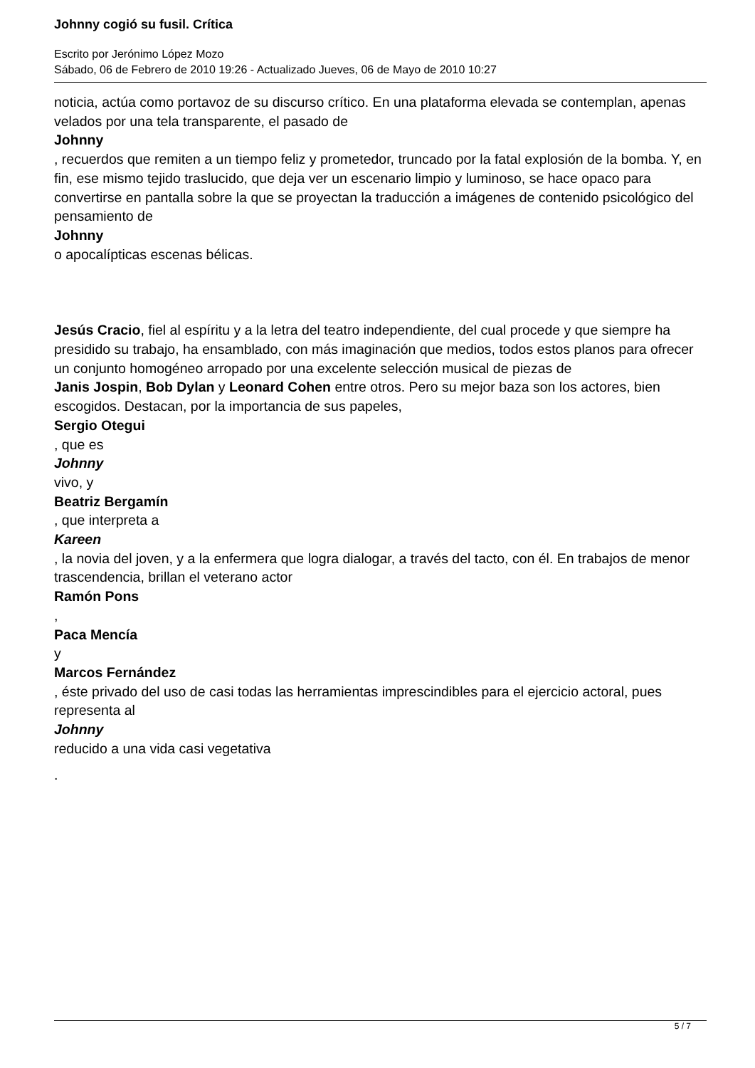Johnny cogió su fusil. Crítica
Escrito por Jerónimo López Mozo
Sábado, 06 de Febrero de 2010 19:26 - Actualizado Jueves, 06 de Mayo de 2010 10:27
noticia, actúa como portavoz de su discurso crítico. En una plataforma elevada se contemplan, apenas velados por una tela transparente, el pasado de
Johnny
, recuerdos que remiten a un tiempo feliz y prometedor, truncado por la fatal explosión de la bomba. Y, en fin, ese mismo tejido traslucido, que deja ver un escenario limpio y luminoso, se hace opaco para convertirse en pantalla sobre la que se proyectan la traducción a imágenes de contenido psicológico del pensamiento de
Johnny
o apocalípticas escenas bélicas.
Jesús Cracio, fiel al espíritu y a la letra del teatro independiente, del cual procede y que siempre ha presidido su trabajo, ha ensamblado, con más imaginación que medios, todos estos planos para ofrecer un conjunto homogéneo arropado por una excelente selección musical de piezas de Janis Jospin, Bob Dylan y Leonard Cohen entre otros. Pero su mejor baza son los actores, bien escogidos. Destacan, por la importancia de sus papeles,
Sergio Otegui
, que es
Johnny
vivo, y
Beatriz Bergamín
, que interpreta a
Kareen
, la novia del joven, y a la enfermera que logra dialogar, a través del tacto, con él. En trabajos de menor trascendencia, brillan el veterano actor
Ramón Pons
,
Paca Mencía
y
Marcos Fernández
, éste privado del uso de casi todas las herramientas imprescindibles para el ejercicio actoral, pues representa al
Johnny
reducido a una vida casi vegetativa
.
5 / 7